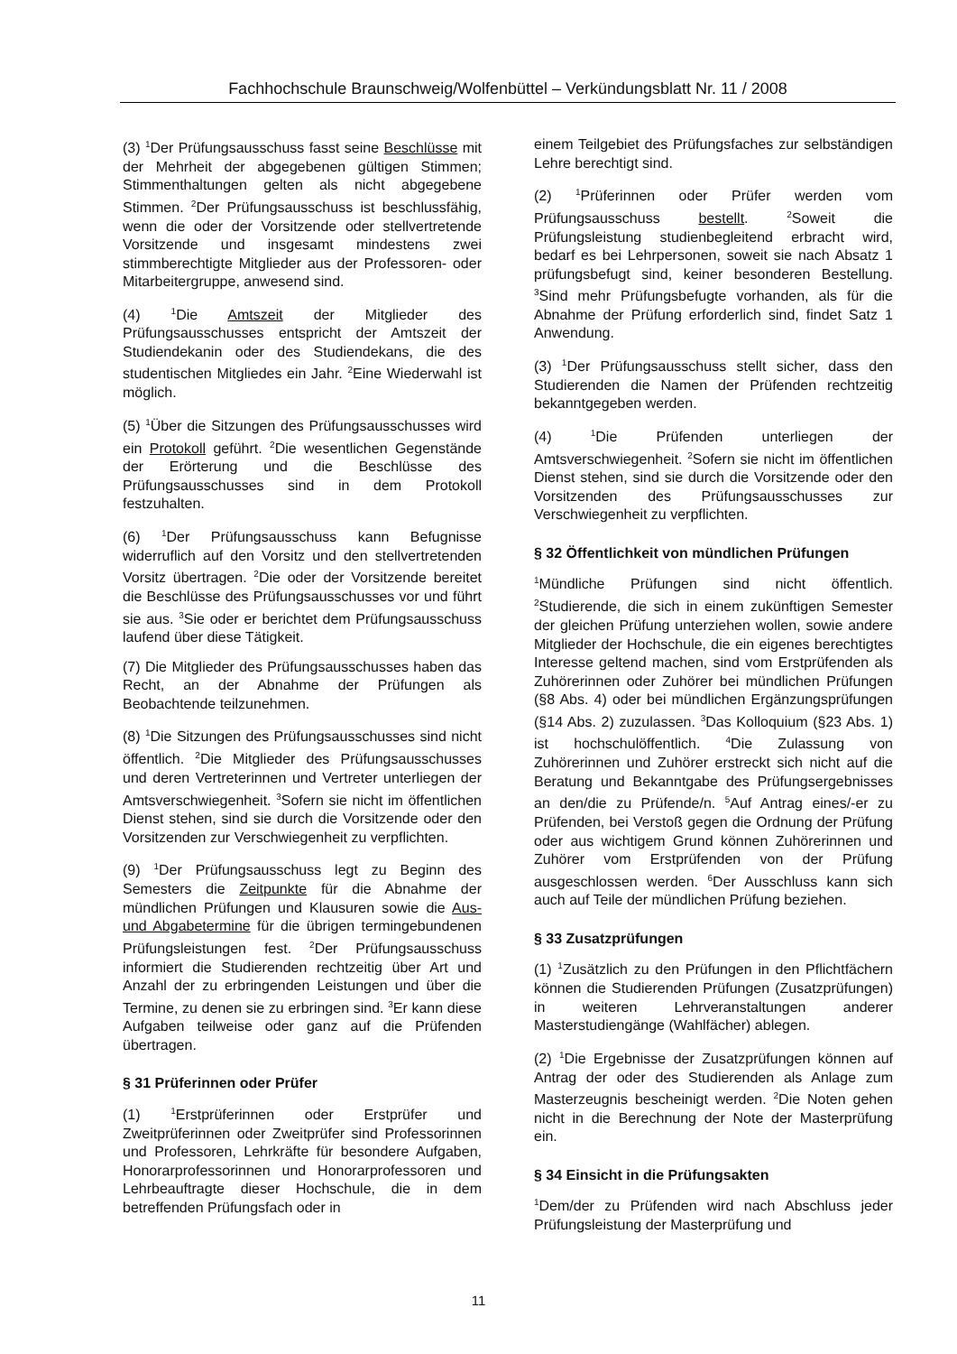Fachhochschule Braunschweig/Wolfenbüttel – Verkündungsblatt Nr. 11 / 2008
(3) <sup>1</sup>Der Prüfungsausschuss fasst seine Beschlüsse mit der Mehrheit der abgegebenen gültigen Stimmen; Stimmenthaltungen gelten als nicht abgegebene Stimmen. <sup>2</sup>Der Prüfungsausschuss ist beschlussfähig, wenn die oder der Vorsitzende oder stellvertretende Vorsitzende und insgesamt mindestens zwei stimmberechtigte Mitglieder aus der Professoren- oder Mitarbeitergruppe, anwesend sind.
(4) <sup>1</sup>Die Amtszeit der Mitglieder des Prüfungsausschusses entspricht der Amtszeit der Studiendekanin oder des Studiendekans, die des studentischen Mitgliedes ein Jahr. <sup>2</sup>Eine Wiederwahl ist möglich.
(5) <sup>1</sup>Über die Sitzungen des Prüfungsausschusses wird ein Protokoll geführt. <sup>2</sup>Die wesentlichen Gegenstände der Erörterung und die Beschlüsse des Prüfungsausschusses sind in dem Protokoll festzuhalten.
(6) <sup>1</sup>Der Prüfungsausschuss kann Befugnisse widerruflich auf den Vorsitz und den stellvertretenden Vorsitz übertragen. <sup>2</sup>Die oder der Vorsitzende bereitet die Beschlüsse des Prüfungsausschusses vor und führt sie aus. <sup>3</sup>Sie oder er berichtet dem Prüfungsausschuss laufend über diese Tätigkeit.
(7) Die Mitglieder des Prüfungsausschusses haben das Recht, an der Abnahme der Prüfungen als Beobachtende teilzunehmen.
(8) <sup>1</sup>Die Sitzungen des Prüfungsausschusses sind nicht öffentlich. <sup>2</sup>Die Mitglieder des Prüfungsausschusses und deren Vertreterinnen und Vertreter unterliegen der Amtsverschwiegenheit. <sup>3</sup>Sofern sie nicht im öffentlichen Dienst stehen, sind sie durch die Vorsitzende oder den Vorsitzenden zur Verschwiegenheit zu verpflichten.
(9) <sup>1</sup>Der Prüfungsausschuss legt zu Beginn des Semesters die Zeitpunkte für die Abnahme der mündlichen Prüfungen und Klausuren sowie die Aus- und Abgabetermine für die übrigen termingebundenen Prüfungsleistungen fest. <sup>2</sup>Der Prüfungsausschuss informiert die Studierenden rechtzeitig über Art und Anzahl der zu erbringenden Leistungen und über die Termine, zu denen sie zu erbringen sind. <sup>3</sup>Er kann diese Aufgaben teilweise oder ganz auf die Prüfenden übertragen.
§ 31 Prüferinnen oder Prüfer
(1) <sup>1</sup>Erstprüferinnen oder Erstprüfer und Zweitprüferinnen oder Zweitprüfer sind Professorinnen und Professoren, Lehrkräfte für besondere Aufgaben, Honorarprofessorinnen und Honorarprofessoren und Lehrbeauftragte dieser Hochschule, die in dem betreffenden Prüfungsfach oder in
einem Teilgebiet des Prüfungsfaches zur selbständigen Lehre berechtigt sind.
(2) <sup>1</sup>Prüferinnen oder Prüfer werden vom Prüfungsausschuss bestellt. <sup>2</sup>Soweit die Prüfungsleistung studienbegleitend erbracht wird, bedarf es bei Lehrpersonen, soweit sie nach Absatz 1 prüfungsbefugt sind, keiner besonderen Bestellung. <sup>3</sup>Sind mehr Prüfungsbefugte vorhanden, als für die Abnahme der Prüfung erforderlich sind, findet Satz 1 Anwendung.
(3) <sup>1</sup>Der Prüfungsausschuss stellt sicher, dass den Studierenden die Namen der Prüfenden rechtzeitig bekanntgegeben werden.
(4) <sup>1</sup>Die Prüfenden unterliegen der Amtsverschwiegenheit. <sup>2</sup>Sofern sie nicht im öffentlichen Dienst stehen, sind sie durch die Vorsitzende oder den Vorsitzenden des Prüfungsausschusses zur Verschwiegenheit zu verpflichten.
§ 32 Öffentlichkeit von mündlichen Prüfungen
<sup>1</sup> Mündliche Prüfungen sind nicht öffentlich. <sup>2</sup>Studierende, die sich in einem zukünftigen Semester der gleichen Prüfung unterziehen wollen, sowie andere Mitglieder der Hochschule, die ein eigenes berechtigtes Interesse geltend machen, sind vom Erstprüfenden als Zuhörerinnen oder Zuhörer bei mündlichen Prüfungen (§8 Abs. 4) oder bei mündlichen Ergänzungsprüfungen (§14 Abs. 2) zuzulassen. <sup>3</sup>Das Kolloquium (§23 Abs. 1) ist hochschulöffentlich. <sup>4</sup>Die Zulassung von Zuhörerinnen und Zuhörer erstreckt sich nicht auf die Beratung und Bekanntgabe des Prüfungsergebnisses an den/die zu Prüfende/n. <sup>5</sup>Auf Antrag eines/-er zu Prüfenden, bei Verstoß gegen die Ordnung der Prüfung oder aus wichtigem Grund können Zuhörerinnen und Zuhörer vom Erstprüfenden von der Prüfung ausgeschlossen werden. <sup>6</sup>Der Ausschluss kann sich auch auf Teile der mündlichen Prüfung beziehen.
§ 33 Zusatzprüfungen
(1) <sup>1</sup>Zusätzlich zu den Prüfungen in den Pflichtfächern können die Studierenden Prüfungen (Zusatzprüfungen) in weiteren Lehrveranstaltungen anderer Masterstudiengänge (Wahlfächer) ablegen.
(2) <sup>1</sup>Die Ergebnisse der Zusatzprüfungen können auf Antrag der oder des Studierenden als Anlage zum Masterzeugnis bescheinigt werden. <sup>2</sup>Die Noten gehen nicht in die Berechnung der Note der Masterprüfung ein.
§ 34 Einsicht in die Prüfungsakten
<sup>1</sup> Dem/der zu Prüfenden wird nach Abschluss jeder Prüfungsleistung der Masterprüfung und
11